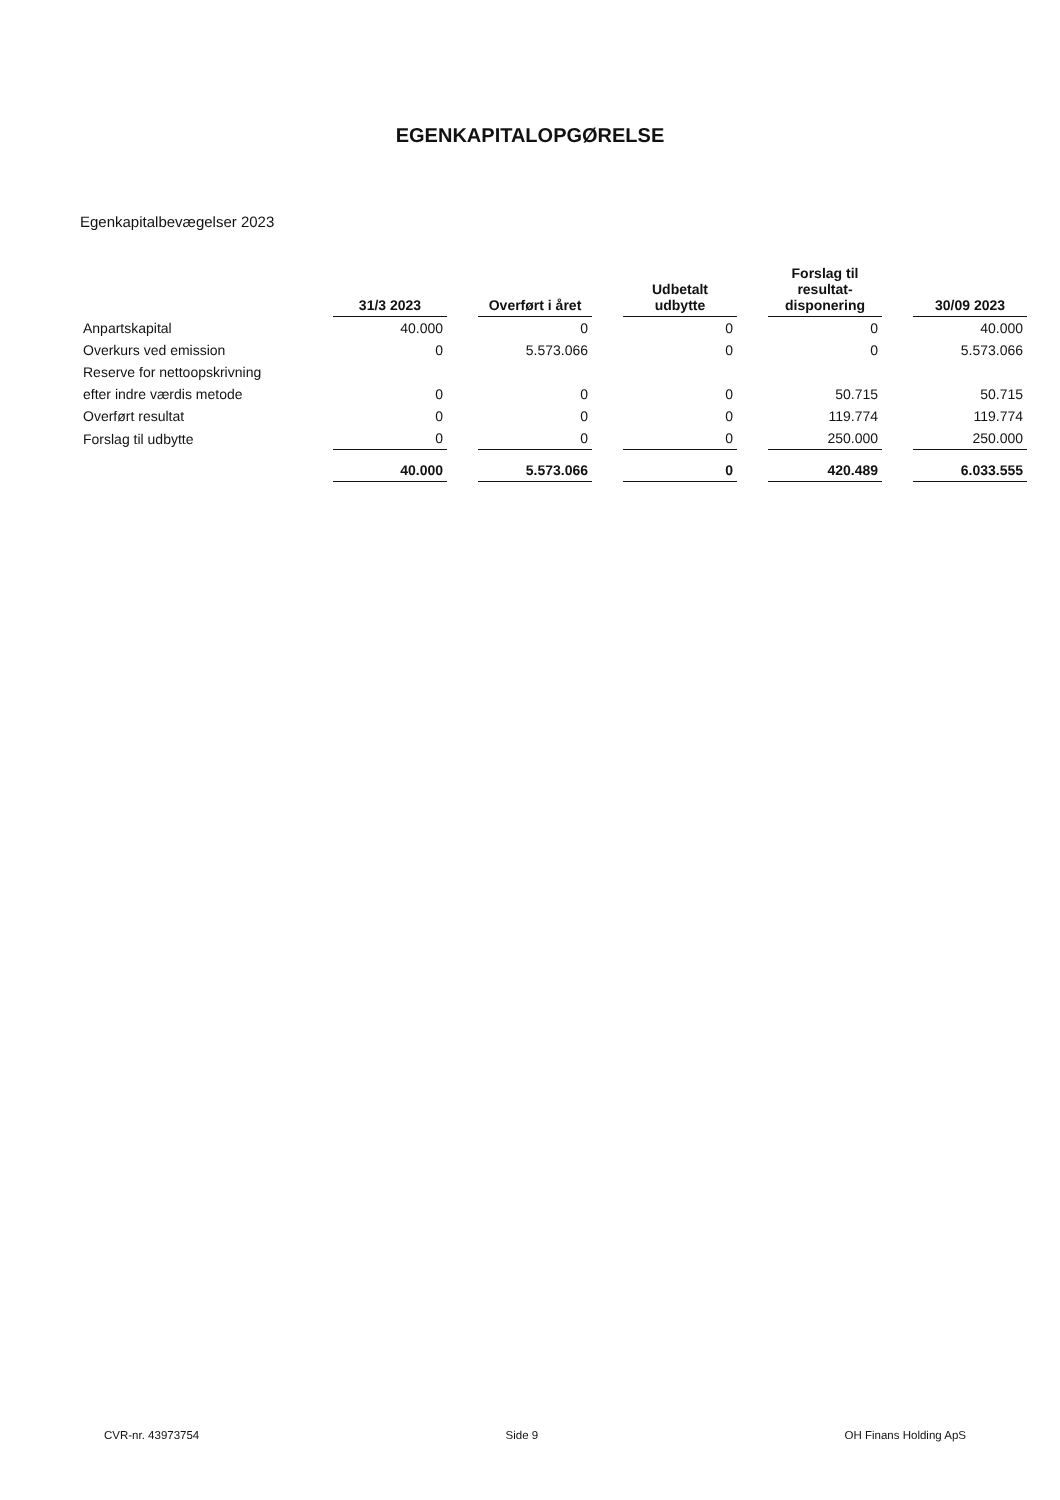EGENKAPITALOPGØRELSE
Egenkapitalbevægelser 2023
| | 31/3 2023 | Overført i året | Udbetalt udbytte | Forslag til resultat- disponering | 30/09 2023 |
| --- | --- | --- | --- | --- | --- |
| Anpartskapital | 40.000 | 0 | 0 | 0 | 40.000 |
| Overkurs ved emission | 0 | 5.573.066 | 0 | 0 | 5.573.066 |
| Reserve for nettoopskrivning | | | | | |
| efter indre værdis metode | 0 | 0 | 0 | 50.715 | 50.715 |
| Overført resultat | 0 | 0 | 0 | 119.774 | 119.774 |
| Forslag til udbytte | 0 | 0 | 0 | 250.000 | 250.000 |
| | 40.000 | 5.573.066 | 0 | 420.489 | 6.033.555 |
CVR-nr. 43973754 Side 9 OH Finans Holding ApS